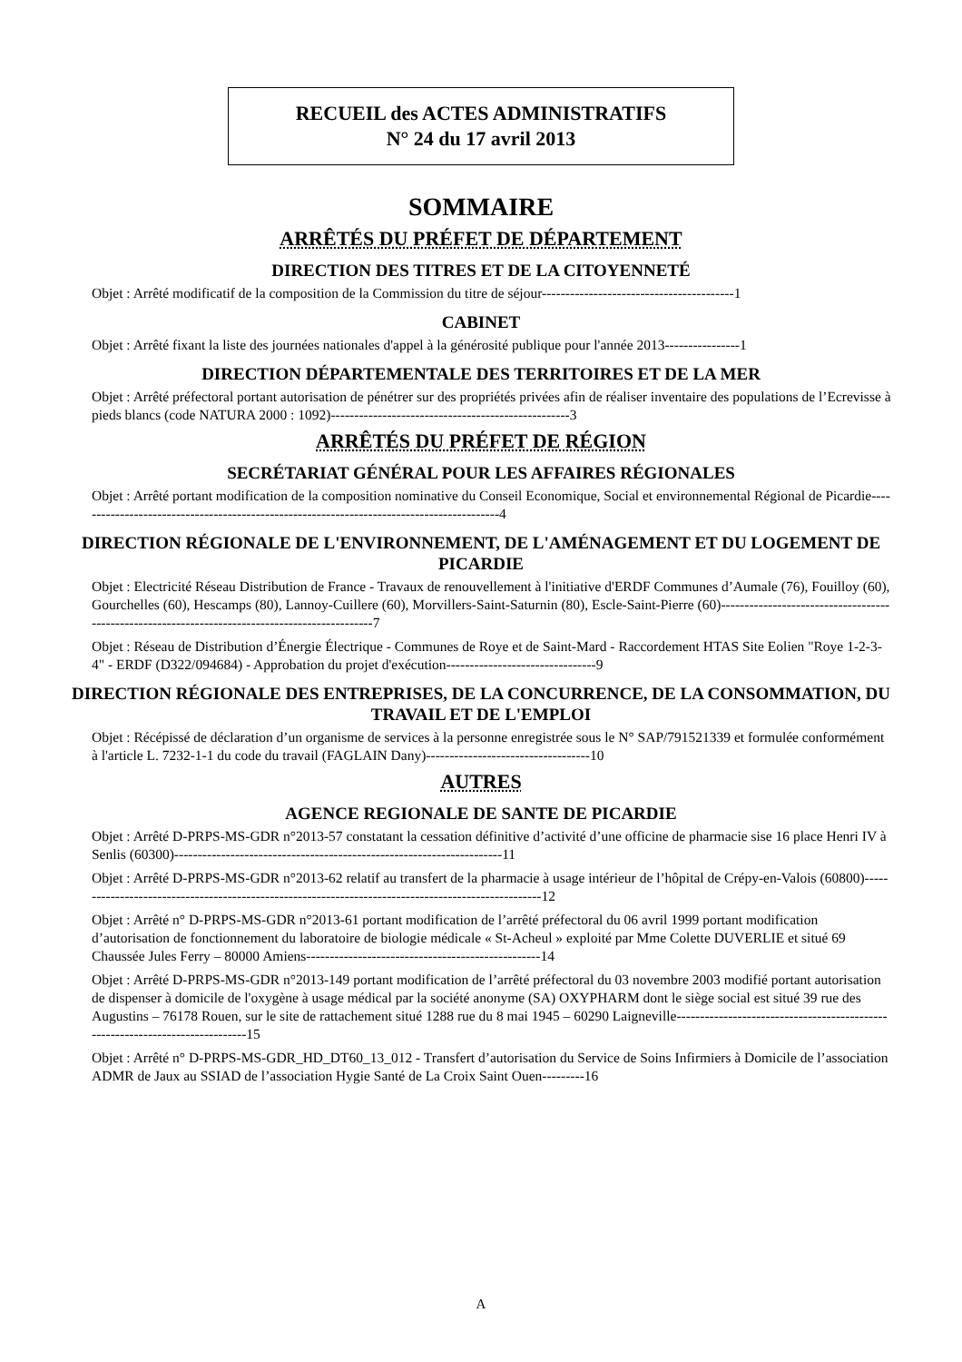RECUEIL des ACTES ADMINISTRATIFS
N° 24 du 17 avril 2013
SOMMAIRE
ARRÊTÉS DU PRÉFET DE DÉPARTEMENT
DIRECTION DES TITRES ET DE LA CITOYENNETÉ
Objet : Arrêté modificatif de la composition de la Commission du titre de séjour-----------------------------------------1
CABINET
Objet : Arrêté fixant la liste des journées nationales d'appel à la générosité publique pour l'année 2013----------------1
DIRECTION DÉPARTEMENTALE DES TERRITOIRES ET DE LA MER
Objet : Arrêté préfectoral portant autorisation de pénétrer sur des propriétés privées afin de réaliser inventaire des populations de l’Ecrevisse à pieds blancs (code NATURA 2000 : 1092)---------------------------------------------------3
ARRÊTÉS DU PRÉFET DE RÉGION
SECRÉTARIAT GÉNÉRAL POUR LES AFFAIRES RÉGIONALES
Objet : Arrêté portant modification de la composition nominative du Conseil Economique, Social et environnemental Régional de Picardie-------------------------------------------------------------------------------------------4
DIRECTION RÉGIONALE DE L'ENVIRONNEMENT, DE L'AMÉNAGEMENT ET DU LOGEMENT DE PICARDIE
Objet : Electricité Réseau Distribution de France - Travaux de renouvellement à l'initiative d'ERDF Communes d’Aumale (76), Fouilloy (60), Gourchelles (60), Hescamps (80), Lannoy-Cuillere (60), Morvillers-Saint-Saturnin (80), Escle-Saint-Pierre (60)------------------------------------------------------------------------------------------------7
Objet : Réseau de Distribution d’Énergie Électrique - Communes de Roye et de Saint-Mard - Raccordement HTAS Site Eolien "Roye 1-2-3-4" - ERDF (D322/094684) - Approbation du projet d'exécution--------------------------------9
DIRECTION RÉGIONALE DES ENTREPRISES, DE LA CONCURRENCE, DE LA CONSOMMATION, DU TRAVAIL ET DE L'EMPLOI
Objet : Récépissé de déclaration d’un organisme de services à la personne enregistrée sous le N° SAP/791521339 et formulée conformément à l'article L. 7232-1-1 du code du travail (FAGLAIN Dany)-----------------------------------10
AUTRES
AGENCE REGIONALE DE SANTE DE PICARDIE
Objet : Arrêté D-PRPS-MS-GDR n°2013-57 constatant la cessation définitive d’activité d’une officine de pharmacie sise 16 place Henri IV à Senlis (60300)----------------------------------------------------------------------11
Objet : Arrêté D-PRPS-MS-GDR n°2013-62 relatif au transfert de la pharmacie à usage intérieur de l’hôpital de Crépy-en-Valois (60800)-----------------------------------------------------------------------------------------------------12
Objet : Arrêté n° D-PRPS-MS-GDR n°2013-61 portant modification de l’arrêté préfectoral du 06 avril 1999 portant modification d’autorisation de fonctionnement du laboratoire de biologie médicale « St-Acheul » exploité par Mme Colette DUVERLIE et situé 69 Chaussée Jules Ferry – 80000 Amiens--------------------------------------------------14
Objet : Arrêté D-PRPS-MS-GDR n°2013-149 portant modification de l’arrêté préfectoral du 03 novembre 2003 modifié portant autorisation de dispenser à domicile de l'oxygène à usage médical par la société anonyme (SA) OXYPHARM dont le siège social est situé 39 rue des Augustins – 76178 Rouen, sur le site de rattachement situé 1288 rue du 8 mai 1945 – 60290 Laigneville------------------------------------------------------------------------------15
Objet : Arrêté n° D-PRPS-MS-GDR_HD_DT60_13_012 - Transfert d’autorisation du Service de Soins Infirmiers à Domicile de l’association ADMR de Jaux au SSIAD de l’association Hygie Santé de La Croix Saint Ouen---------16
A